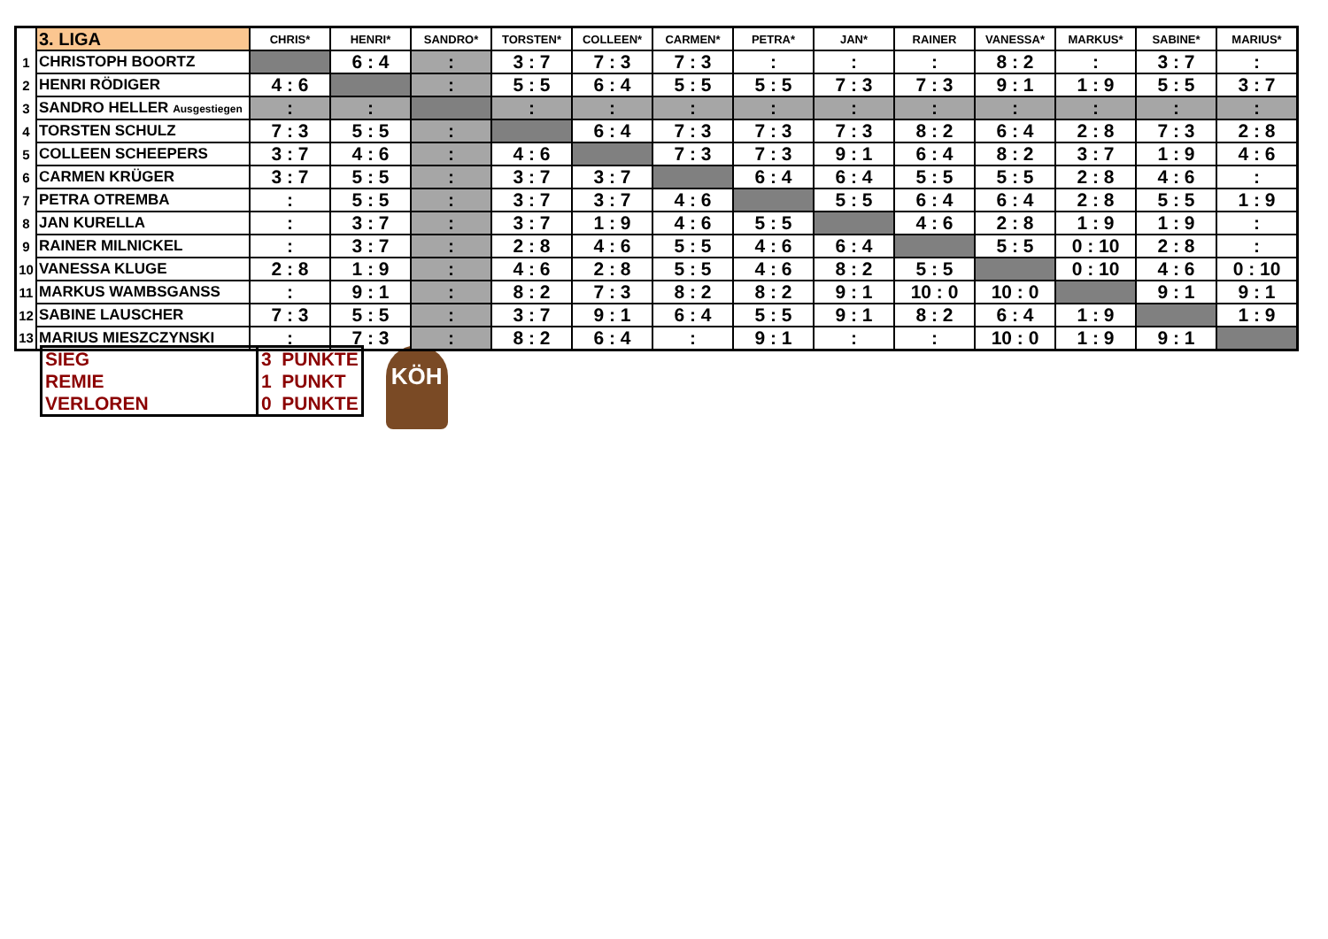| | 3. LIGA | CHRIS* | HENRI* | SANDRO* | TORSTEN* | COLLEEN* | CARMEN* | PETRA* | JAN* | RAINER | VANESSA* | MARKUS* | SABINE* | MARIUS* |
| 1 | CHRISTOPH BOORTZ | | 6 : 4 | : | 3 : 7 | 7 : 3 | 7 : 3 | : | : | : | 8 : 2 | : | 3 : 7 | : |
| 2 | HENRI RÖDIGER | 4 : 6 | | : | 5 : 5 | 6 : 4 | 5 : 5 | 5 : 5 | 7 : 3 | 7 : 3 | 9 : 1 | 1 : 9 | 5 : 5 | 3 : 7 |
| 3 | SANDRO HELLER Ausgestiegen | : | : | | : | : | : | : | : | : | : | : | : | : |
| 4 | TORSTEN SCHULZ | 7 : 3 | 5 : 5 | : | | 6 : 4 | 7 : 3 | 7 : 3 | 7 : 3 | 8 : 2 | 6 : 4 | 2 : 8 | 7 : 3 | 2 : 8 |
| 5 | COLLEEN SCHEEPERS | 3 : 7 | 4 : 6 | : | 4 : 6 | | 7 : 3 | 7 : 3 | 9 : 1 | 6 : 4 | 8 : 2 | 3 : 7 | 1 : 9 | 4 : 6 |
| 6 | CARMEN KRÜGER | 3 : 7 | 5 : 5 | : | 3 : 7 | 3 : 7 | | 6 : 4 | 6 : 4 | 5 : 5 | 5 : 5 | 2 : 8 | 4 : 6 | : |
| 7 | PETRA OTREMBA | : | 5 : 5 | : | 3 : 7 | 3 : 7 | 4 : 6 | | 5 : 5 | 6 : 4 | 6 : 4 | 2 : 8 | 5 : 5 | 1 : 9 |
| 8 | JAN KURELLA | : | 3 : 7 | : | 3 : 7 | 1 : 9 | 4 : 6 | 5 : 5 | | 4 : 6 | 2 : 8 | 1 : 9 | 1 : 9 | : |
| 9 | RAINER MILNICKEL | : | 3 : 7 | : | 2 : 8 | 4 : 6 | 5 : 5 | 4 : 6 | 6 : 4 | | 5 : 5 | 0 : 10 | 2 : 8 | : |
| 10 | VANESSA KLUGE | 2 : 8 | 1 : 9 | : | 4 : 6 | 2 : 8 | 5 : 5 | 4 : 6 | 8 : 2 | 5 : 5 | | 0 : 10 | 4 : 6 | 0 : 10 |
| 11 | MARKUS WAMBSGANSS | : | 9 : 1 | : | 8 : 2 | 7 : 3 | 8 : 2 | 8 : 2 | 9 : 1 | 10 : 0 | 10 : 0 | | 9 : 1 | 9 : 1 |
| 12 | SABINE LAUSCHER | 7 : 3 | 5 : 5 | : | 3 : 7 | 9 : 1 | 6 : 4 | 5 : 5 | 9 : 1 | 8 : 2 | 6 : 4 | 1 : 9 | | 1 : 9 |
| 13 | MARIUS MIESZCZYNSKI | : | 7 : 3 | : | 8 : 2 | 6 : 4 | : | 9 : 1 | : | : | 10 : 0 | 1 : 9 | 9 : 1 | |
| SIEG | 3 PUNKTE |
| REMIE | 1 PUNKT |
| VERLOREN | 0 PUNKTE |
KÖH